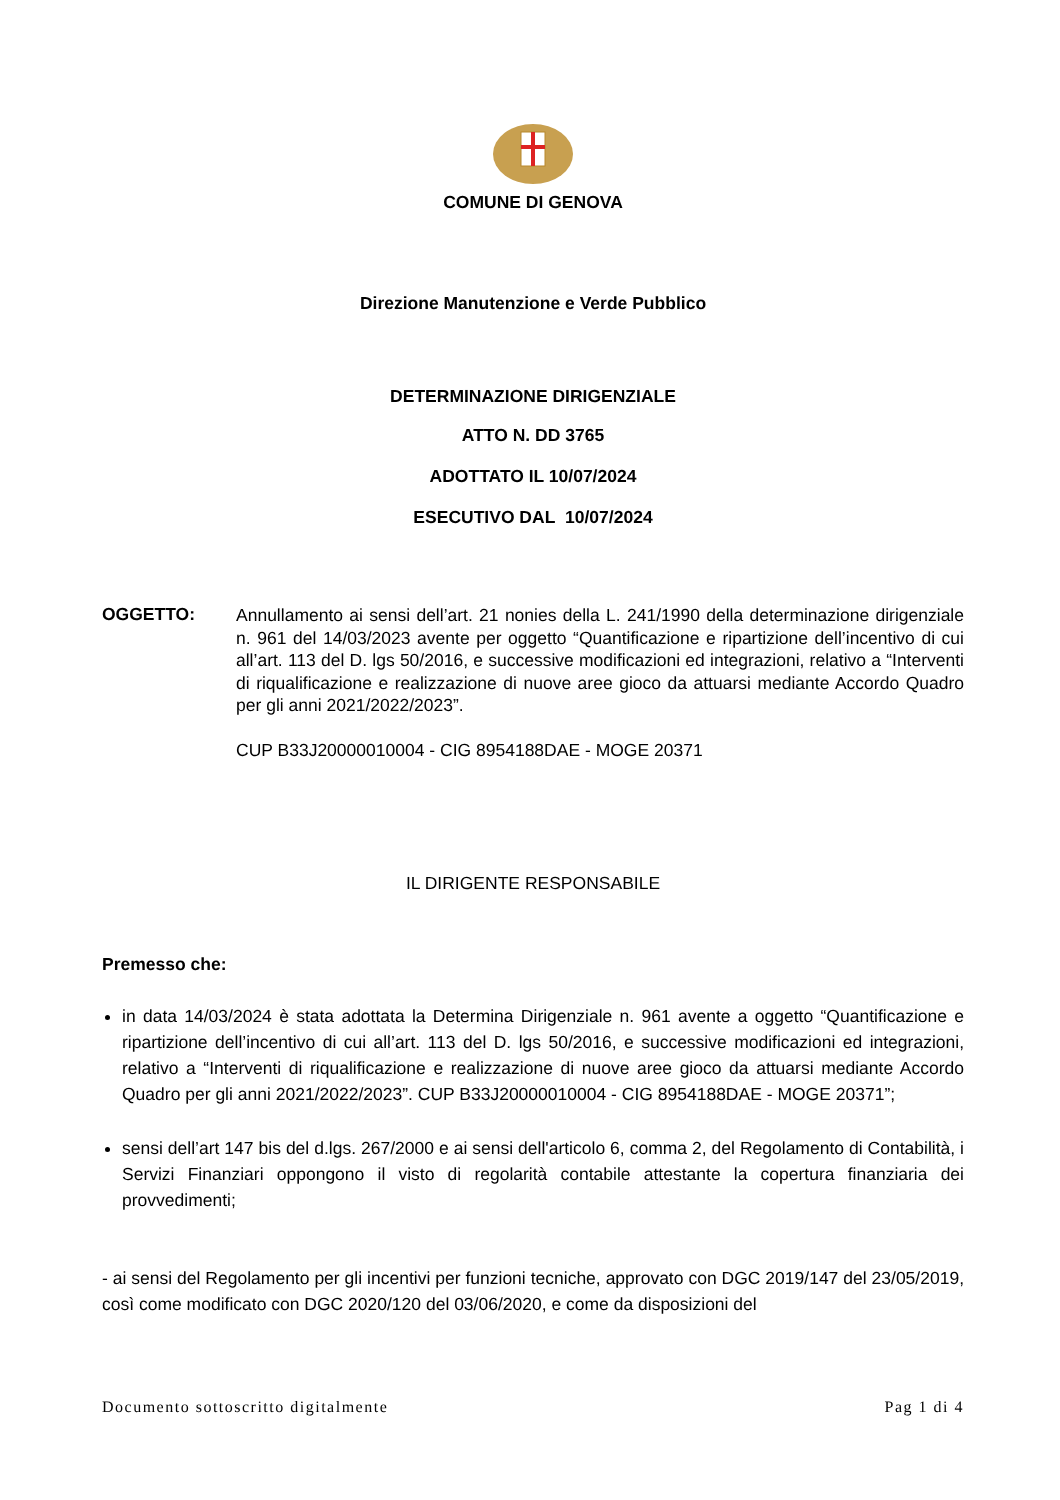COMUNE DI GENOVA
Direzione Manutenzione e Verde Pubblico
DETERMINAZIONE DIRIGENZIALE
ATTO N. DD 3765
ADOTTATO IL 10/07/2024
ESECUTIVO DAL 10/07/2024
OGGETTO:
Annullamento ai sensi dell’art. 21 nonies della L. 241/1990 della determinazione dirigenziale n. 961 del 14/03/2023 avente per oggetto “Quantificazione e ripartizione dell’incentivo di cui all’art. 113 del D. lgs 50/2016, e successive modificazioni ed integrazioni, relativo a “Interventi di riqualificazione e realizzazione di nuove aree gioco da attuarsi mediante Accordo Quadro per gli anni 2021/2022/2023”.
CUP B33J20000010004 - CIG 8954188DAE - MOGE 20371
IL DIRIGENTE RESPONSABILE
Premesso che:
in data 14/03/2024 è stata adottata la Determina Dirigenziale n. 961 avente a oggetto “Quantificazione e ripartizione dell’incentivo di cui all’art. 113 del D. lgs 50/2016, e successive modificazioni ed integrazioni, relativo a “Interventi di riqualificazione e realizzazione di nuove aree gioco da attuarsi mediante Accordo Quadro per gli anni 2021/2022/2023”. CUP B33J20000010004 - CIG 8954188DAE - MOGE 20371”;
sensi dell’art 147 bis del d.lgs. 267/2000 e ai sensi dell'articolo 6, comma 2, del Regolamento di Contabilità, i Servizi Finanziari oppongono il visto di regolarità contabile attestante la copertura finanziaria dei provvedimenti;
- ai sensi del Regolamento per gli incentivi per funzioni tecniche, approvato con DGC 2019/147 del 23/05/2019, così come modificato con DGC 2020/120 del 03/06/2020, e come da disposizioni del
Documento sottoscritto digitalmente Pag 1 di 4